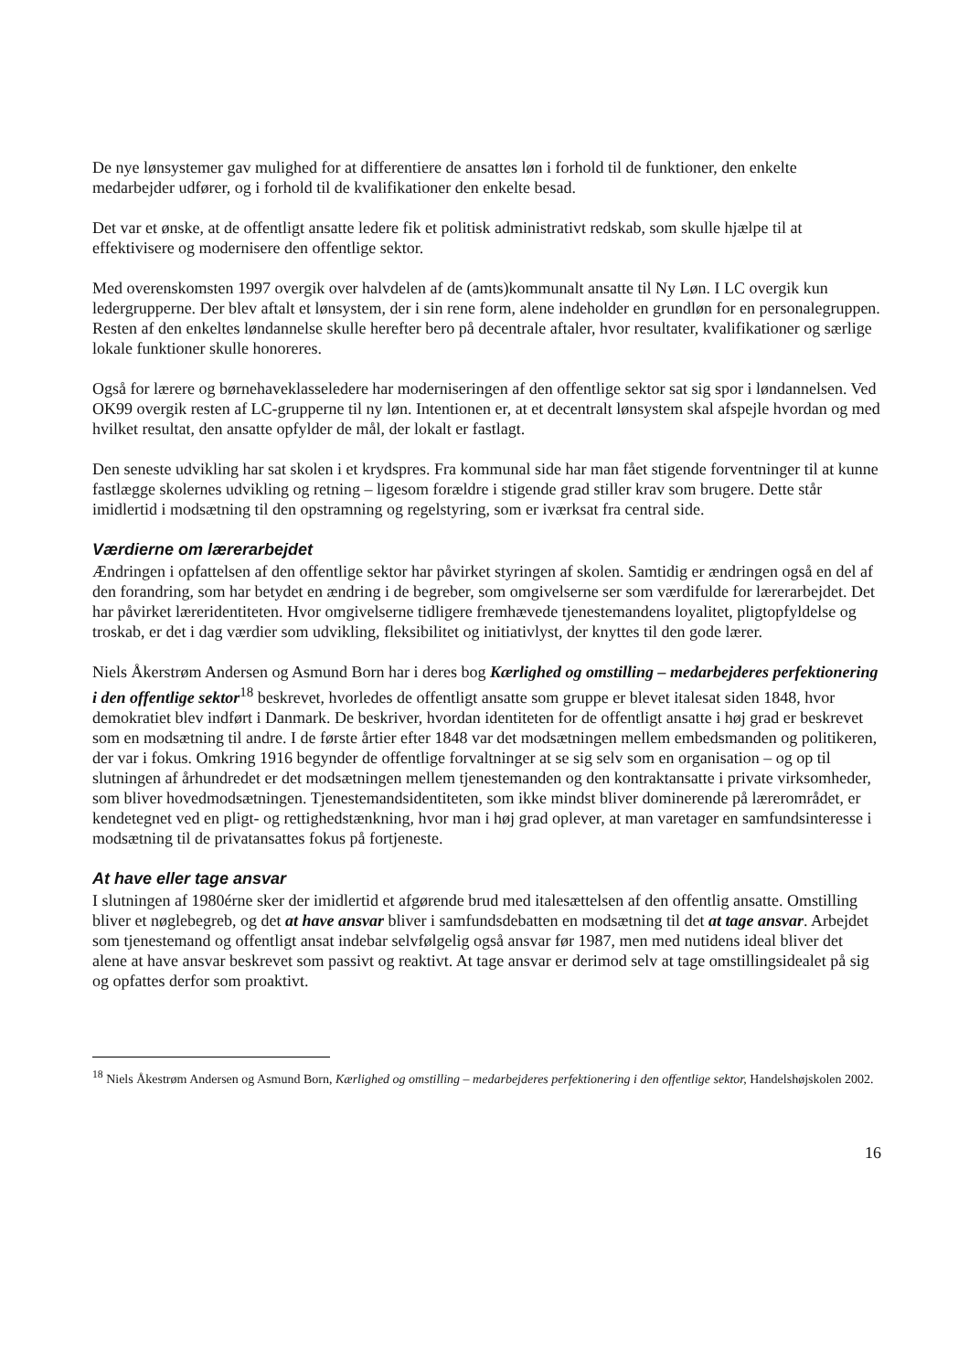De nye lønsystemer gav mulighed for at differentiere de ansattes løn i forhold til de funktioner, den enkelte medarbejder udfører, og i forhold til de kvalifikationer den enkelte besad.
Det var et ønske, at de offentligt ansatte ledere fik et politisk administrativt redskab, som skulle hjælpe til at effektivisere og modernisere den offentlige sektor.
Med overenskomsten 1997 overgik over halvdelen af de (amts)kommunalt ansatte til Ny Løn. I LC overgik kun ledergrupperne. Der blev aftalt et lønsystem, der i sin rene form, alene indeholder en grundløn for en personalegruppen. Resten af den enkeltes løndannelse skulle herefter bero på decentrale aftaler, hvor resultater, kvalifikationer og særlige lokale funktioner skulle honoreres.
Også for lærere og børnehaveklasseledere har moderniseringen af den offentlige sektor sat sig spor i løndannelsen. Ved OK99 overgik resten af LC-grupperne til ny løn. Intentionen er, at et decentralt lønsystem skal afspejle hvordan og med hvilket resultat, den ansatte opfylder de mål, der lokalt er fastlagt.
Den seneste udvikling har sat skolen i et krydspres. Fra kommunal side har man fået stigende forventninger til at kunne fastlægge skolernes udvikling og retning – ligesom forældre i stigende grad stiller krav som brugere. Dette står imidlertid i modsætning til den opstramning og regelstyring, som er iværksat fra central side.
Værdierne om lærerarbejdet
Ændringen i opfattelsen af den offentlige sektor har påvirket styringen af skolen. Samtidig er ændringen også en del af den forandring, som har betydet en ændring i de begreber, som omgivelserne ser som værdifulde for lærerarbejdet. Det har påvirket læreridentiteten. Hvor omgivelserne tidligere fremhævede tjenestemandens loyalitet, pligtopfyldelse og troskab, er det i dag værdier som udvikling, fleksibilitet og initiativlyst, der knyttes til den gode lærer.
Niels Åkerstrøm Andersen og Asmund Born har i deres bog Kærlighed og omstilling – medarbejderes perfektionering i den offentlige sektor<sup>18</sup> beskrevet, hvorledes de offentligt ansatte som gruppe er blevet italesat siden 1848, hvor demokratiet blev indført i Danmark. De beskriver, hvordan identiteten for de offentligt ansatte i høj grad er beskrevet som en modsætning til andre. I de første årtier efter 1848 var det modsætningen mellem embedsmanden og politikeren, der var i fokus. Omkring 1916 begynder de offentlige forvaltninger at se sig selv som en organisation – og op til slutningen af århundredet er det modsætningen mellem tjenestemanden og den kontraktansatte i private virksomheder, som bliver hovedmodsætningen. Tjenestemandsidentiteten, som ikke mindst bliver dominerende på lærerområdet, er kendetegnet ved en pligt- og rettighedstænkning, hvor man i høj grad oplever, at man varetager en samfundsinteresse i modsætning til de privatansattes fokus på fortjeneste.
At have eller tage ansvar
I slutningen af 1980érne sker der imidlertid et afgørende brud med italesættelsen af den offentlig ansatte. Omstilling bliver et nøglebegreb, og det at have ansvar bliver i samfundsdebatten en modsætning til det at tage ansvar. Arbejdet som tjenestemand og offentligt ansat indebar selvfølgelig også ansvar før 1987, men med nutidens ideal bliver det alene at have ansvar beskrevet som passivt og reaktivt. At tage ansvar er derimod selv at tage omstillingsidealet på sig og opfattes derfor som proaktivt.
<sup>18</sup> Niels Åkestrøm Andersen og Asmund Born, Kærlighed og omstilling – medarbejderes perfektionering i den offentlige sektor, Handelshøjskolen 2002.
16